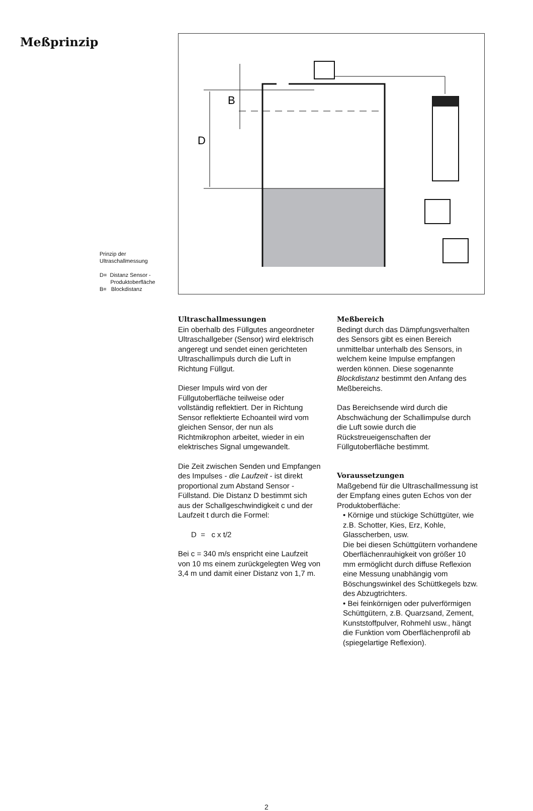Meßprinzip
Prinzip der
Ultraschallmessung
D= Distanz Sensor -
Produktoberfläche
B= Blockdistanz
B
D
Ultraschallmessungen
Ein oberhalb des Füllgutes angeordneter Ultraschallgeber (Sensor) wird elektrisch angeregt und sendet einen gerichteten Ultraschallimpuls durch die Luft in Richtung Füllgut.
Dieser Impuls wird von der Füllgutoberfläche teilweise oder vollständig reflektiert. Der in Richtung Sensor reflektierte Echoanteil wird vom gleichen Sensor, der nun als Richtmikrophon arbeitet, wieder in ein elektrisches Signal umgewandelt.
Die Zeit zwischen Senden und Empfangen des Impulses - die Laufzeit - ist direkt proportional zum Abstand Sensor -Füllstand. Die Distanz D bestimmt sich aus der Schallgeschwindigkeit c und der Laufzeit t durch die Formel:
D = c x t/2
Bei c = 340 m/s enspricht eine Laufzeit von 10 ms einem zurückgelegten Weg von 3,4 m und damit einer Distanz von 1,7 m.
Meßbereich
Bedingt durch das Dämpfungsverhalten des Sensors gibt es einen Bereich unmittelbar unterhalb des Sensors, in welchem keine Impulse empfangen werden können. Diese sogenannte Blockdistanz bestimmt den Anfang des Meßbereichs.
Das Bereichsende wird durch die Abschwächung der Schallimpulse durch die Luft sowie durch die Rückstreueigenschaften der Füllgutoberfläche bestimmt.
Voraussetzungen
Maßgebend für die Ultraschallmessung ist der Empfang eines guten Echos von der Produktoberfläche:
• Körnige und stückige Schüttgüter, wie z.B. Schotter, Kies, Erz, Kohle, Glasscherben, usw.
Die bei diesen Schüttgütern vorhandene Oberflächenrauhigkeit von größer 10 mm ermöglicht durch diffuse Reflexion eine Messung unabhängig vom Böschungswinkel des Schüttkegels bzw. des Abzugtrichters.
• Bei feinkörnigen oder pulverförmigen Schüttgütern, z.B. Quarzsand, Zement, Kunststoffpulver, Rohmehl usw., hängt die Funktion vom Oberflächenprofil ab (spiegelartige Reflexion).
2